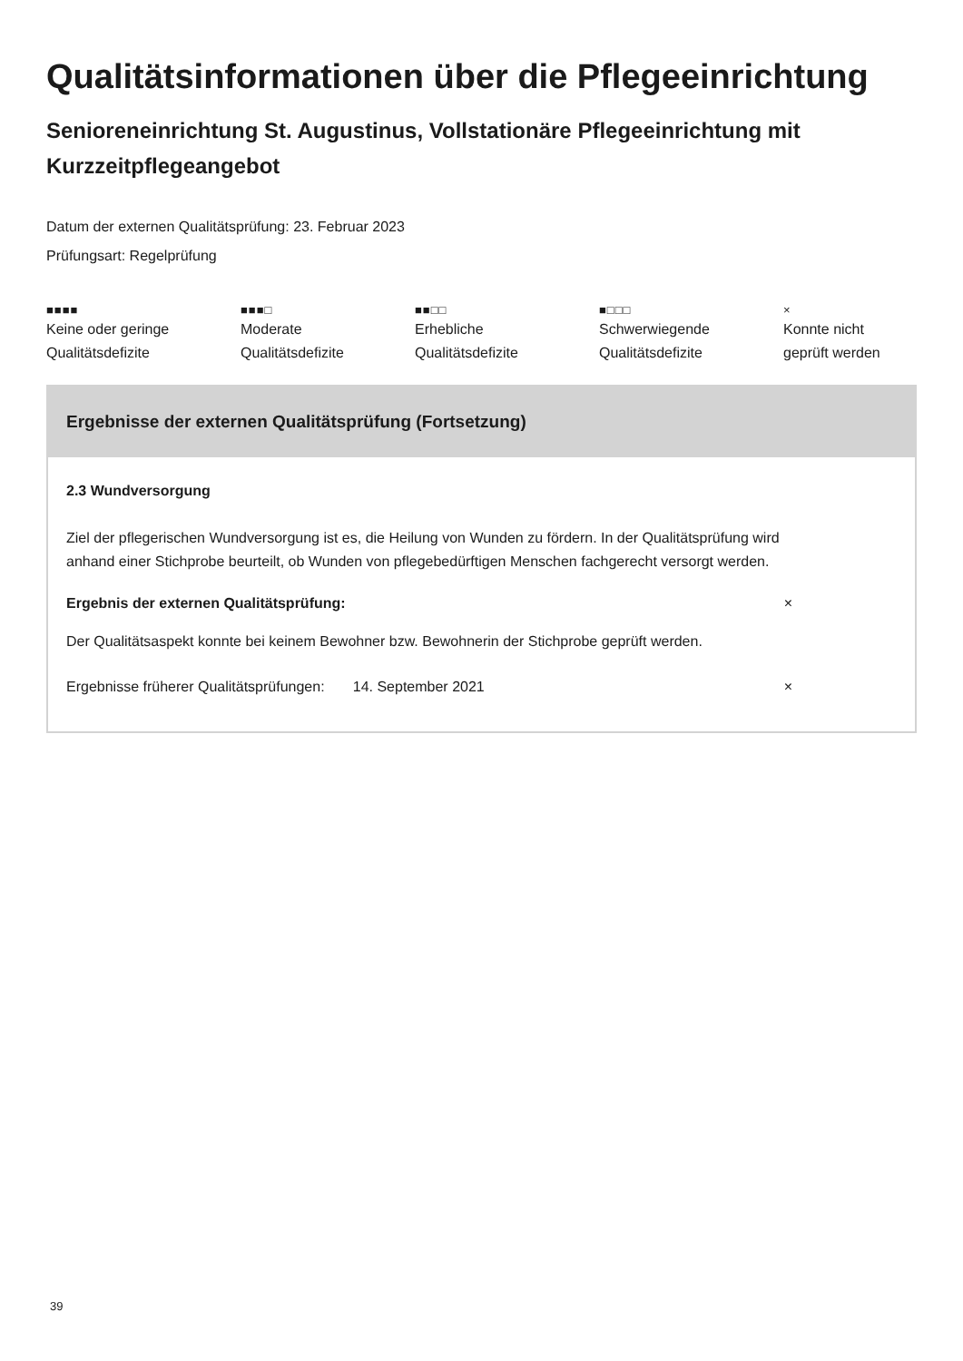Qualitätsinformationen über die Pflegeeinrichtung
Senioreneinrichtung St. Augustinus, Vollstationäre Pflegeeinrichtung mit Kurzzeitpflegeangebot
Datum der externen Qualitätsprüfung: 23. Februar 2023
Prüfungsart: Regelprüfung
■■■■
Keine oder geringe
Qualitätsdefizite
■■■□
Moderate
Qualitätsdefizite
■■□□
Erhebliche
Qualitätsdefizite
■□□□
Schwerwiegende
Qualitätsdefizite
×
Konnte nicht
geprüft werden
Ergebnisse der externen Qualitätsprüfung (Fortsetzung)
2.3 Wundversorgung
Ziel der pflegerischen Wundversorgung ist es, die Heilung von Wunden zu fördern. In der Qualitätsprüfung wird anhand einer Stichprobe beurteilt, ob Wunden von pflegebedürftigen Menschen fachgerecht versorgt werden.
Ergebnis der externen Qualitätsprüfung: ×
Der Qualitätsaspekt konnte bei keinem Bewohner bzw. Bewohnerin der Stichprobe geprüft werden.
Ergebnisse früherer Qualitätsprüfungen: 14. September 2021 ×
39